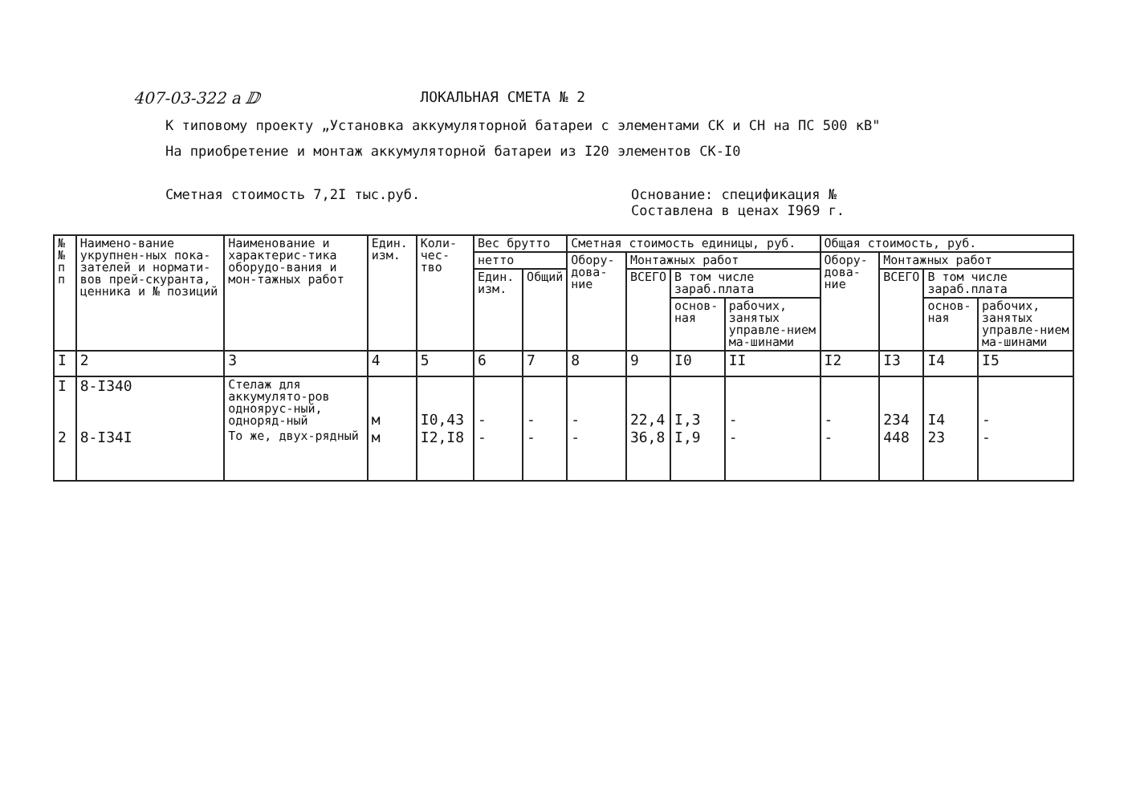407-03-322 a ⅅ ЛОКАЛЬНАЯ СМЕТА № 2
К типовому проекту „Установка аккумуляторной батареи с элементами СК и СН на ПС 500 кВ"
На приобретение и монтаж аккумуляторной батареи из I20 элементов СК-I0
Сметная стоимость 7,2I тыс.руб. Основание: спецификация №
Составлена в ценах I969 г.
| № № п п | Наимено-вание укрупнен-ных пока-зателей и нормати-вов прей-скуранта, ценника и № позиций | Наименование и характерис-тика оборудо-вания и мон-тажных работ | Един. изм. | Коли-чес-тво | Вес брутто | | Сметная стоимость единицы, руб. | | | | Общая стоимость, руб. | | | |
| --- | --- | --- | --- | --- | --- | --- | --- | --- | --- | --- | --- | --- | --- | --- |
| | | | | | нетто | | Обору-дова-ние | Монтажных работ | | | Обору-дова-ние | Монтажных работ | | |
| | | | | | Един. изм. | Общий | | ВСЕГО | В том числе зараб.плата | | | ВСЕГО | В том числе зараб.плата | |
| | | | | | | | | | основ-ная | рабочих, занятых управле-нием ма-шинами | | | основ-ная | рабочих, занятых управле-нием ма-шинами |
| I | 2 | 3 | 4 | 5 | 6 | 7 | 8 | 9 | I0 | II | I2 | I3 | I4 | I5 |
| I | 8-I340 | Стелаж для аккумулято-ров одноярус-ный, одноряд-ный | м | I0,43 | - | - | - | 22,4 | I,3 | - | - | 234 | I4 | - |
| 2 | 8-I34I | То же, двух-рядный | м | I2,I8 | - | - | - | 36,8 | I,9 | - | - | 448 | 23 | - |